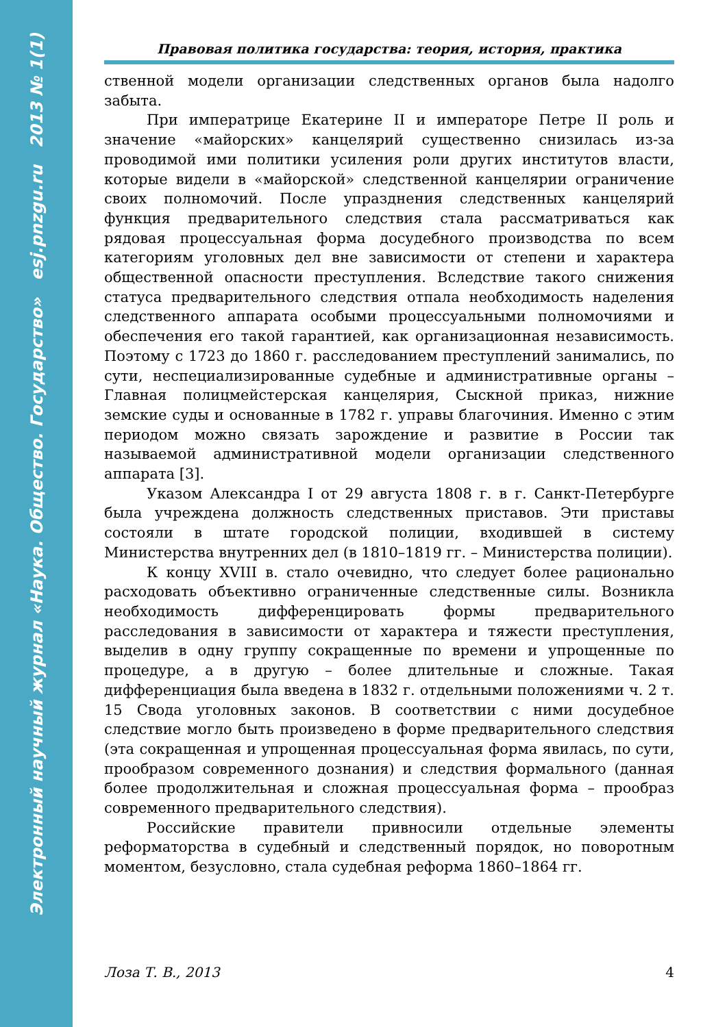Электронный научный журнал «Наука. Общество. Государство» esj.pnzgu.ru 2013 № 1(1)
Правовая политика государства: теория, история, практика
ственной модели организации следственных органов была надолго забыта.
При императрице Екатерине II и императоре Петре II роль и значение «майорских» канцелярий существенно снизилась из-за проводимой ими политики усиления роли других институтов власти, которые видели в «майорской» следственной канцелярии ограничение своих полномочий. После упразднения следственных канцелярий функция предварительного следствия стала рассматриваться как рядовая процессуальная форма досудебного производства по всем категориям уголовных дел вне зависимости от степени и характера общественной опасности преступления. Вследствие такого снижения статуса предварительного следствия отпала необходимость наделения следственного аппарата особыми процессуальными полномочиями и обеспечения его такой гарантией, как организационная независимость. Поэтому с 1723 до 1860 г. расследованием преступлений занимались, по сути, неспециализированные судебные и административные органы – Главная полицмейстерская канцелярия, Сыскной приказ, нижние земские суды и основанные в 1782 г. управы благочиния. Именно с этим периодом можно связать зарождение и развитие в России так называемой административной модели организации следственного аппарата [3].
Указом Александра I от 29 августа 1808 г. в г. Санкт-Петербурге была учреждена должность следственных приставов. Эти приставы состояли в штате городской полиции, входившей в систему Министерства внутренних дел (в 1810–1819 гг. – Министерства полиции).
К концу XVIII в. стало очевидно, что следует более рационально расходовать объективно ограниченные следственные силы. Возникла необходимость дифференцировать формы предварительного расследования в зависимости от характера и тяжести преступления, выделив в одну группу сокращенные по времени и упрощенные по процедуре, а в другую – более длительные и сложные. Такая дифференциация была введена в 1832 г. отдельными положениями ч. 2 т. 15 Свода уголовных законов. В соответствии с ними досудебное следствие могло быть произведено в форме предварительного следствия (эта сокращенная и упрощенная процессуальная форма явилась, по сути, прообразом современного дознания) и следствия формального (данная более продолжительная и сложная процессуальная форма – прообраз современного предварительного следствия).
Российские правители привносили отдельные элементы реформаторства в судебный и следственный порядок, но поворотным моментом, безусловно, стала судебная реформа 1860–1864 гг.
Лоза Т. В., 2013 4